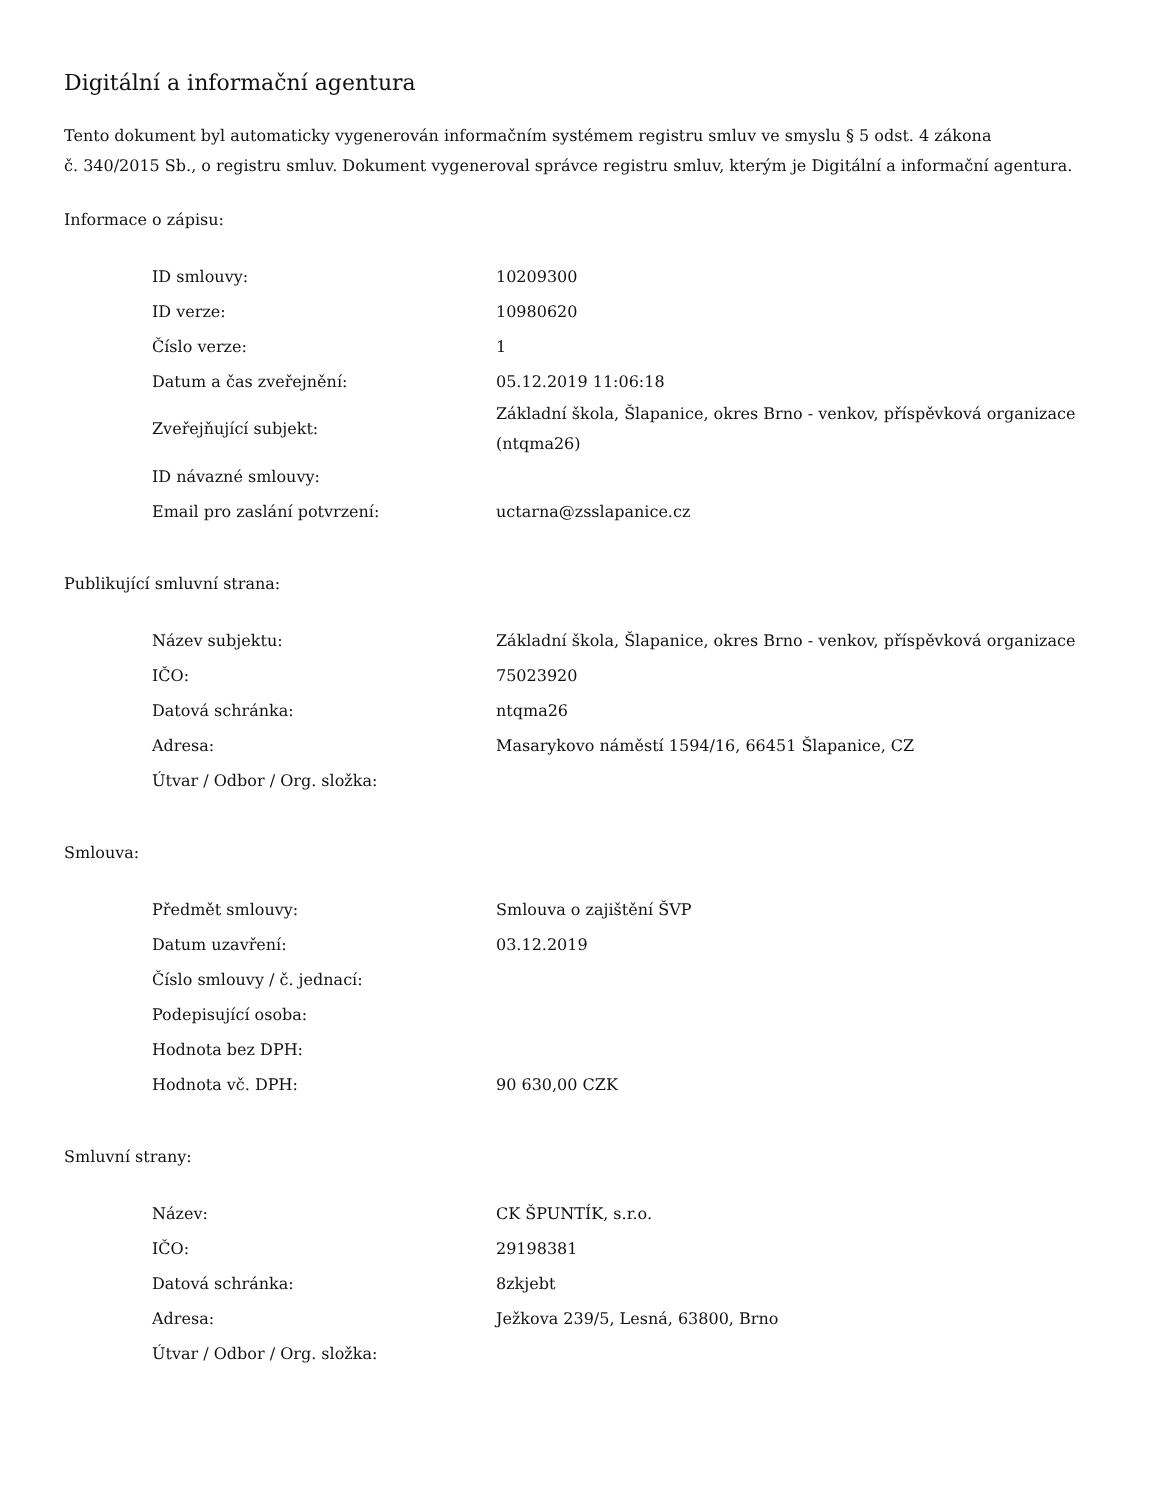Digitální a informační agentura
Tento dokument byl automaticky vygenerován informačním systémem registru smluv ve smyslu § 5 odst. 4 zákona
č. 340/2015 Sb., o registru smluv. Dokument vygeneroval správce registru smluv, kterým je Digitální a informační agentura.
Informace o zápisu:
| ID smlouvy: | 10209300 |
| ID verze: | 10980620 |
| Číslo verze: | 1 |
| Datum a čas zveřejnění: | 05.12.2019 11:06:18 |
| Zveřejňující subjekt: | Základní škola, Šlapanice, okres Brno - venkov, příspěvková organizace (ntqma26) |
| ID návazné smlouvy: | |
| Email pro zaslání potvrzení: | uctarna@zsslapanice.cz |
Publikující smluvní strana:
| Název subjektu: | Základní škola, Šlapanice, okres Brno - venkov, příspěvková organizace |
| IČO: | 75023920 |
| Datová schránka: | ntqma26 |
| Adresa: | Masarykovo náměstí 1594/16, 66451 Šlapanice, CZ |
| Útvar / Odbor / Org. složka: | |
Smlouva:
| Předmět smlouvy: | Smlouva o zajištění ŠVP |
| Datum uzavření: | 03.12.2019 |
| Číslo smlouvy / č. jednací: | |
| Podepisující osoba: | |
| Hodnota bez DPH: | |
| Hodnota vč. DPH: | 90 630,00 CZK |
Smluvní strany:
| Název: | CK ŠPUNTÍK, s.r.o. |
| IČO: | 29198381 |
| Datová schránka: | 8zkjebt |
| Adresa: | Ježkova 239/5, Lesná, 63800, Brno |
| Útvar / Odbor / Org. složka: | |